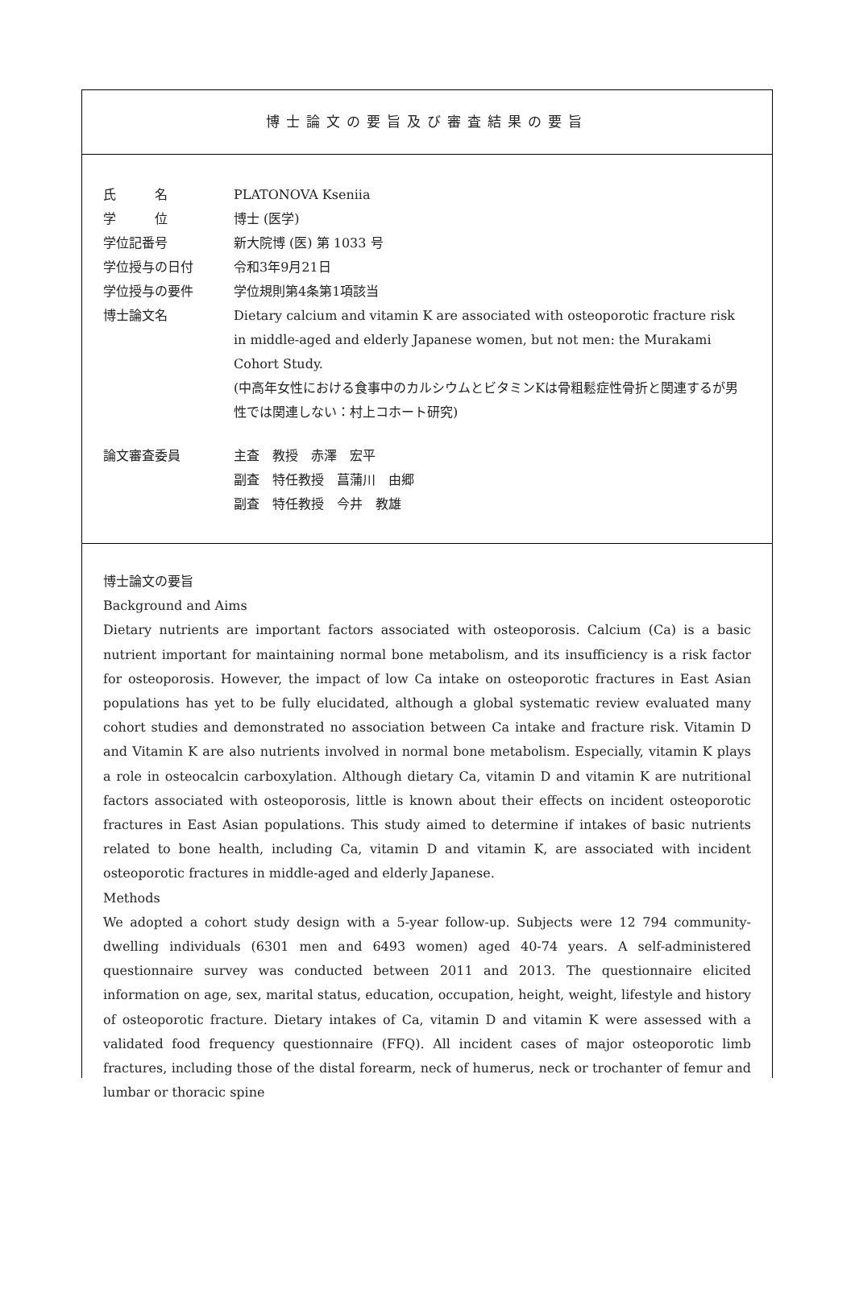博士論文の要旨及び審査結果の要旨
氏　　　名 PLATONOVA Kseniia
学　　　位 博士 (医学)
学位記番号 新大院博 (医) 第 1033 号
学位授与の日付 令和3年9月21日
学位授与の要件 学位規則第4条第1項該当
博士論文名 Dietary calcium and vitamin K are associated with osteoporotic fracture risk in middle-aged and elderly Japanese women, but not men: the Murakami Cohort Study.
(中高年女性における食事中のカルシウムとビタミンKは骨粗鬆症性骨折と関連するが男性では関連しない：村上コホート研究)
論文審査委員 主査　教授　赤澤　宏平
副査　特任教授　菖蒲川　由郷
副査　特任教授　今井　教雄
博士論文の要旨
Background and Aims
Dietary nutrients are important factors associated with osteoporosis. Calcium (Ca) is a basic nutrient important for maintaining normal bone metabolism, and its insufficiency is a risk factor for osteoporosis. However, the impact of low Ca intake on osteoporotic fractures in East Asian populations has yet to be fully elucidated, although a global systematic review evaluated many cohort studies and demonstrated no association between Ca intake and fracture risk. Vitamin D and Vitamin K are also nutrients involved in normal bone metabolism. Especially, vitamin K plays a role in osteocalcin carboxylation. Although dietary Ca, vitamin D and vitamin K are nutritional factors associated with osteoporosis, little is known about their effects on incident osteoporotic fractures in East Asian populations. This study aimed to determine if intakes of basic nutrients related to bone health, including Ca, vitamin D and vitamin K, are associated with incident osteoporotic fractures in middle-aged and elderly Japanese.
Methods
We adopted a cohort study design with a 5-year follow-up. Subjects were 12 794 community-dwelling individuals (6301 men and 6493 women) aged 40-74 years. A self-administered questionnaire survey was conducted between 2011 and 2013. The questionnaire elicited information on age, sex, marital status, education, occupation, height, weight, lifestyle and history of osteoporotic fracture. Dietary intakes of Ca, vitamin D and vitamin K were assessed with a validated food frequency questionnaire (FFQ). All incident cases of major osteoporotic limb fractures, including those of the distal forearm, neck of humerus, neck or trochanter of femur and lumbar or thoracic spine